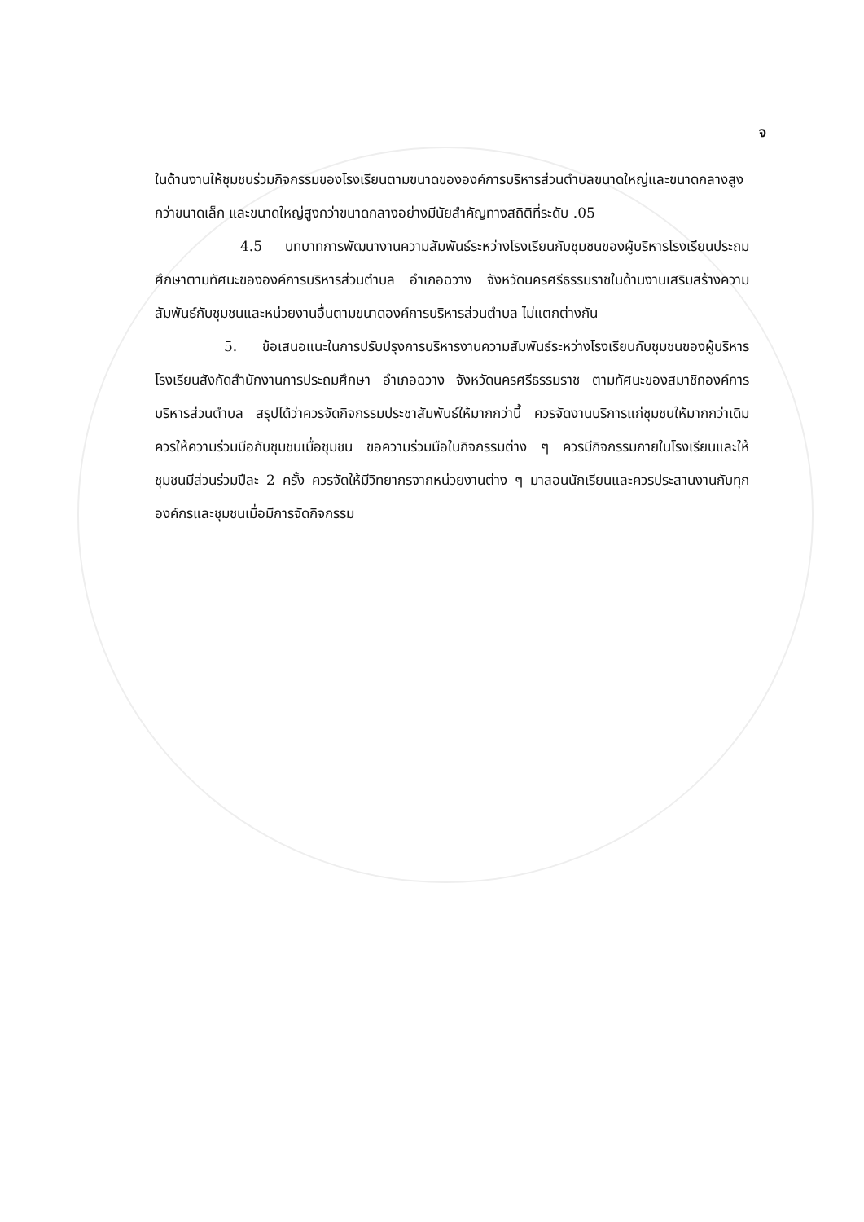จ
ในด้านงานให้ชุมชนร่วมกิจกรรมของโรงเรียนตามขนาดขององค์การบริหารส่วนตำบลขนาดใหญ่และขนาดกลางสูงกว่าขนาดเล็ก และขนาดใหญ่สูงกว่าขนาดกลางอย่างมีนัยสำคัญทางสถิติที่ระดับ .05
4.5 บทบาทการพัฒนางานความสัมพันธ์ระหว่างโรงเรียนกับชุมชนของผู้บริหารโรงเรียนประถมศึกษาตามทัศนะขององค์การบริหารส่วนตำบล อำเภอฉวาง จังหวัดนครศรีธรรมราชในด้านงานเสริมสร้างความสัมพันธ์กับชุมชนและหน่วยงานอื่นตามขนาดองค์การบริหารส่วนตำบล ไม่แตกต่างกัน
5. ข้อเสนอแนะในการปรับปรุงการบริหารงานความสัมพันธ์ระหว่างโรงเรียนกับชุมชนของผู้บริหารโรงเรียนสังกัดสำนักงานการประถมศึกษา อำเภอฉวาง จังหวัดนครศรีธรรมราช ตามทัศนะของสมาชิกองค์การบริหารส่วนตำบล สรุปได้ว่าควรจัดกิจกรรมประชาสัมพันธ์ให้มากกว่านี้ ควรจัดงานบริการแก่ชุมชนให้มากกว่าเดิม ควรให้ความร่วมมือกับชุมชนเมื่อชุมชน ขอความร่วมมือในกิจกรรมต่าง ๆ ควรมีกิจกรรมภายในโรงเรียนและให้ชุมชนมีส่วนร่วมปีละ 2 ครั้ง ควรจัดให้มีวิทยากรจากหน่วยงานต่าง ๆ มาสอนนักเรียนและควรประสานงานกับทุกองค์กรและชุมชนเมื่อมีการจัดกิจกรรม